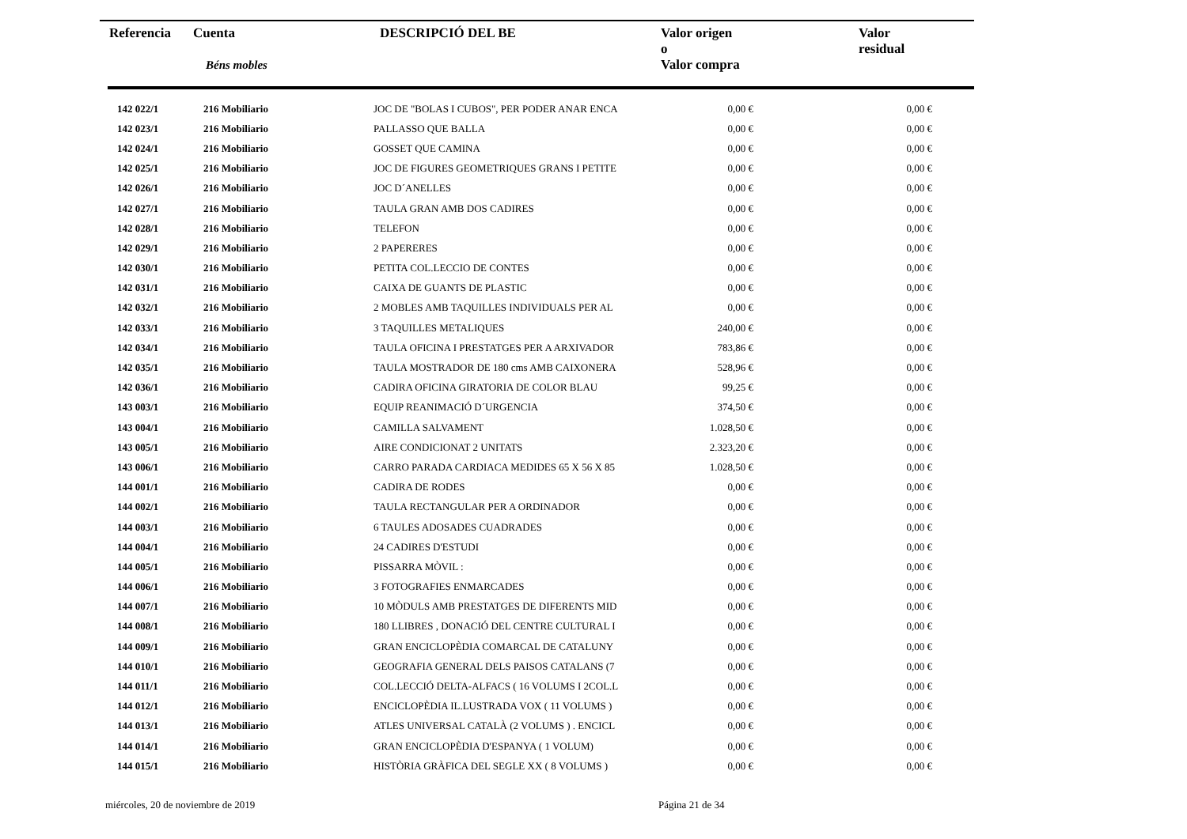| Referencia | Cuenta Béns mobles | DESCRIPCIÓ DEL BE | Valor origen o Valor compra | Valor residual |
| 142 022/1 | 216 Mobiliario | JOC DE "BOLAS I CUBOS", PER PODER ANAR ENCA | 0,00 € | 0,00 € |
| 142 023/1 | 216 Mobiliario | PALLASSO QUE BALLA | 0,00 € | 0,00 € |
| 142 024/1 | 216 Mobiliario | GOSSET QUE CAMINA | 0,00 € | 0,00 € |
| 142 025/1 | 216 Mobiliario | JOC DE FIGURES GEOMETRIQUES GRANS I PETITE | 0,00 € | 0,00 € |
| 142 026/1 | 216 Mobiliario | JOC D´ANELLES | 0,00 € | 0,00 € |
| 142 027/1 | 216 Mobiliario | TAULA GRAN AMB DOS CADIRES | 0,00 € | 0,00 € |
| 142 028/1 | 216 Mobiliario | TELEFON | 0,00 € | 0,00 € |
| 142 029/1 | 216 Mobiliario | 2 PAPERERES | 0,00 € | 0,00 € |
| 142 030/1 | 216 Mobiliario | PETITA COL.LECCIO DE CONTES | 0,00 € | 0,00 € |
| 142 031/1 | 216 Mobiliario | CAIXA DE GUANTS DE PLASTIC | 0,00 € | 0,00 € |
| 142 032/1 | 216 Mobiliario | 2 MOBLES AMB TAQUILLES INDIVIDUALS PER AL | 0,00 € | 0,00 € |
| 142 033/1 | 216 Mobiliario | 3 TAQUILLES METALIQUES | 240,00 € | 0,00 € |
| 142 034/1 | 216 Mobiliario | TAULA OFICINA I PRESTATGES PER A ARXIVADOR | 783,86 € | 0,00 € |
| 142 035/1 | 216 Mobiliario | TAULA MOSTRADOR DE 180 cms AMB CAIXONERA | 528,96 € | 0,00 € |
| 142 036/1 | 216 Mobiliario | CADIRA OFICINA GIRATORIA DE COLOR BLAU | 99,25 € | 0,00 € |
| 143 003/1 | 216 Mobiliario | EQUIP REANIMACIÓ D´URGENCIA | 374,50 € | 0,00 € |
| 143 004/1 | 216 Mobiliario | CAMILLA SALVAMENT | 1.028,50 € | 0,00 € |
| 143 005/1 | 216 Mobiliario | AIRE CONDICIONAT 2 UNITATS | 2.323,20 € | 0,00 € |
| 143 006/1 | 216 Mobiliario | CARRO PARADA CARDIACA MEDIDES 65 X 56 X 85 | 1.028,50 € | 0,00 € |
| 144 001/1 | 216 Mobiliario | CADIRA DE RODES | 0,00 € | 0,00 € |
| 144 002/1 | 216 Mobiliario | TAULA RECTANGULAR PER A ORDINADOR | 0,00 € | 0,00 € |
| 144 003/1 | 216 Mobiliario | 6 TAULES ADOSADES CUADRADES | 0,00 € | 0,00 € |
| 144 004/1 | 216 Mobiliario | 24 CADIRES D'ESTUDI | 0,00 € | 0,00 € |
| 144 005/1 | 216 Mobiliario | PISSARRA MÒVIL : | 0,00 € | 0,00 € |
| 144 006/1 | 216 Mobiliario | 3 FOTOGRAFIES ENMARCADES | 0,00 € | 0,00 € |
| 144 007/1 | 216 Mobiliario | 10 MÒDULS AMB PRESTATGES DE DIFERENTS MID | 0,00 € | 0,00 € |
| 144 008/1 | 216 Mobiliario | 180 LLIBRES , DONACIÓ DEL CENTRE CULTURAL I | 0,00 € | 0,00 € |
| 144 009/1 | 216 Mobiliario | GRAN ENCICLOPÈDIA COMARCAL DE CATALUNY | 0,00 € | 0,00 € |
| 144 010/1 | 216 Mobiliario | GEOGRAFIA GENERAL DELS PAISOS CATALANS (7 | 0,00 € | 0,00 € |
| 144 011/1 | 216 Mobiliario | COL.LECCIÓ DELTA-ALFACS ( 16 VOLUMS I 2COL.L | 0,00 € | 0,00 € |
| 144 012/1 | 216 Mobiliario | ENCICLOPÈDIA IL.LUSTRADA VOX ( 11 VOLUMS ) | 0,00 € | 0,00 € |
| 144 013/1 | 216 Mobiliario | ATLES UNIVERSAL CATALÀ (2 VOLUMS ) . ENCICL | 0,00 € | 0,00 € |
| 144 014/1 | 216 Mobiliario | GRAN ENCICLOPÈDIA D'ESPANYA ( 1 VOLUM) | 0,00 € | 0,00 € |
| 144 015/1 | 216 Mobiliario | HISTÒRIA GRÀFICA DEL SEGLE XX ( 8 VOLUMS ) | 0,00 € | 0,00 € |
miércoles, 20 de noviembre de 2019
Página 21 de 34